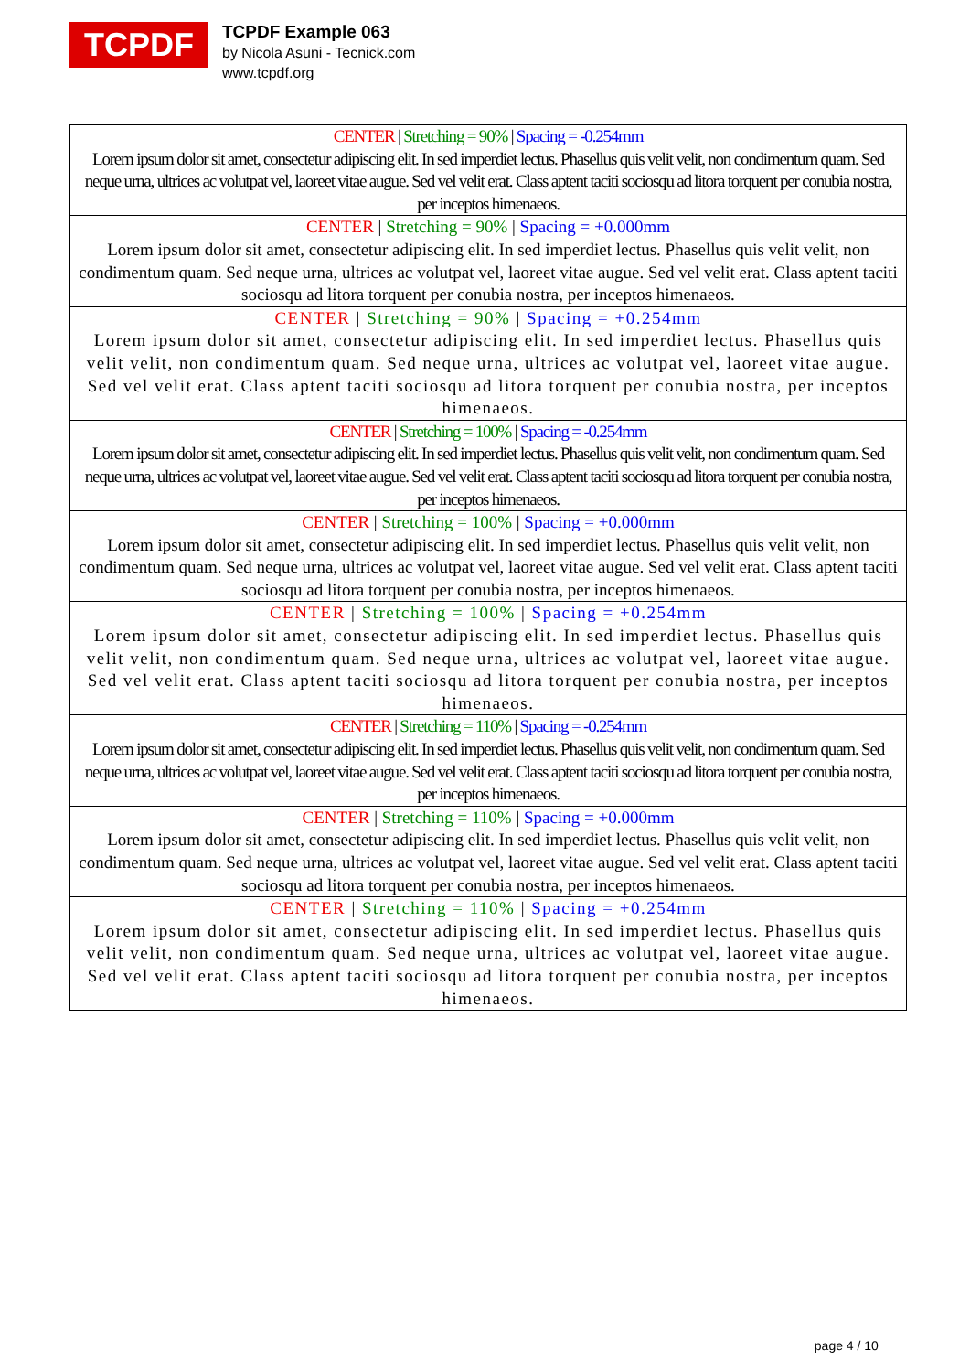TCPDF
TCPDF Example 063
by Nicola Asuni - Tecnick.com
www.tcpdf.org
CENTER | Stretching = 90% | Spacing = -0.254mm
Lorem ipsum dolor sit amet, consectetur adipiscing elit. In sed imperdiet lectus. Phasellus quis velit velit, non condimentum quam. Sed neque urna, ultrices ac volutpat vel, laoreet vitae augue. Sed vel velit erat. Class aptent taciti sociosqu ad litora torquent per conubia nostra, per inceptos himenaeos.
CENTER | Stretching = 90% | Spacing = +0.000mm
Lorem ipsum dolor sit amet, consectetur adipiscing elit. In sed imperdiet lectus. Phasellus quis velit velit, non condimentum quam. Sed neque urna, ultrices ac volutpat vel, laoreet vitae augue. Sed vel velit erat. Class aptent taciti sociosqu ad litora torquent per conubia nostra, per inceptos himenaeos.
CENTER | Stretching = 90% | Spacing = +0.254mm
Lorem ipsum dolor sit amet, consectetur adipiscing elit. In sed imperdiet lectus. Phasellus quis velit velit, non condimentum quam. Sed neque urna, ultrices ac volutpat vel, laoreet vitae augue. Sed vel velit erat. Class aptent taciti sociosqu ad litora torquent per conubia nostra, per inceptos himenaeos.
CENTER | Stretching = 100% | Spacing = -0.254mm
Lorem ipsum dolor sit amet, consectetur adipiscing elit. In sed imperdiet lectus. Phasellus quis velit velit, non condimentum quam. Sed neque urna, ultrices ac volutpat vel, laoreet vitae augue. Sed vel velit erat. Class aptent taciti sociosqu ad litora torquent per conubia nostra, per inceptos himenaeos.
CENTER | Stretching = 100% | Spacing = +0.000mm
Lorem ipsum dolor sit amet, consectetur adipiscing elit. In sed imperdiet lectus. Phasellus quis velit velit, non condimentum quam. Sed neque urna, ultrices ac volutpat vel, laoreet vitae augue. Sed vel velit erat. Class aptent taciti sociosqu ad litora torquent per conubia nostra, per inceptos himenaeos.
CENTER | Stretching = 100% | Spacing = +0.254mm
Lorem ipsum dolor sit amet, consectetur adipiscing elit. In sed imperdiet lectus. Phasellus quis velit velit, non condimentum quam. Sed neque urna, ultrices ac volutpat vel, laoreet vitae augue. Sed vel velit erat. Class aptent taciti sociosqu ad litora torquent per conubia nostra, per inceptos himenaeos.
CENTER | Stretching = 110% | Spacing = -0.254mm
Lorem ipsum dolor sit amet, consectetur adipiscing elit. In sed imperdiet lectus. Phasellus quis velit velit, non condimentum quam. Sed neque urna, ultrices ac volutpat vel, laoreet vitae augue. Sed vel velit erat. Class aptent taciti sociosqu ad litora torquent per conubia nostra, per inceptos himenaeos.
CENTER | Stretching = 110% | Spacing = +0.000mm
Lorem ipsum dolor sit amet, consectetur adipiscing elit. In sed imperdiet lectus. Phasellus quis velit velit, non condimentum quam. Sed neque urna, ultrices ac volutpat vel, laoreet vitae augue. Sed vel velit erat. Class aptent taciti sociosqu ad litora torquent per conubia nostra, per inceptos himenaeos.
CENTER | Stretching = 110% | Spacing = +0.254mm
Lorem ipsum dolor sit amet, consectetur adipiscing elit. In sed imperdiet lectus. Phasellus quis velit velit, non condimentum quam. Sed neque urna, ultrices ac volutpat vel, laoreet vitae augue. Sed vel velit erat. Class aptent taciti sociosqu ad litora torquent per conubia nostra, per inceptos himenaeos.
page 4 / 10